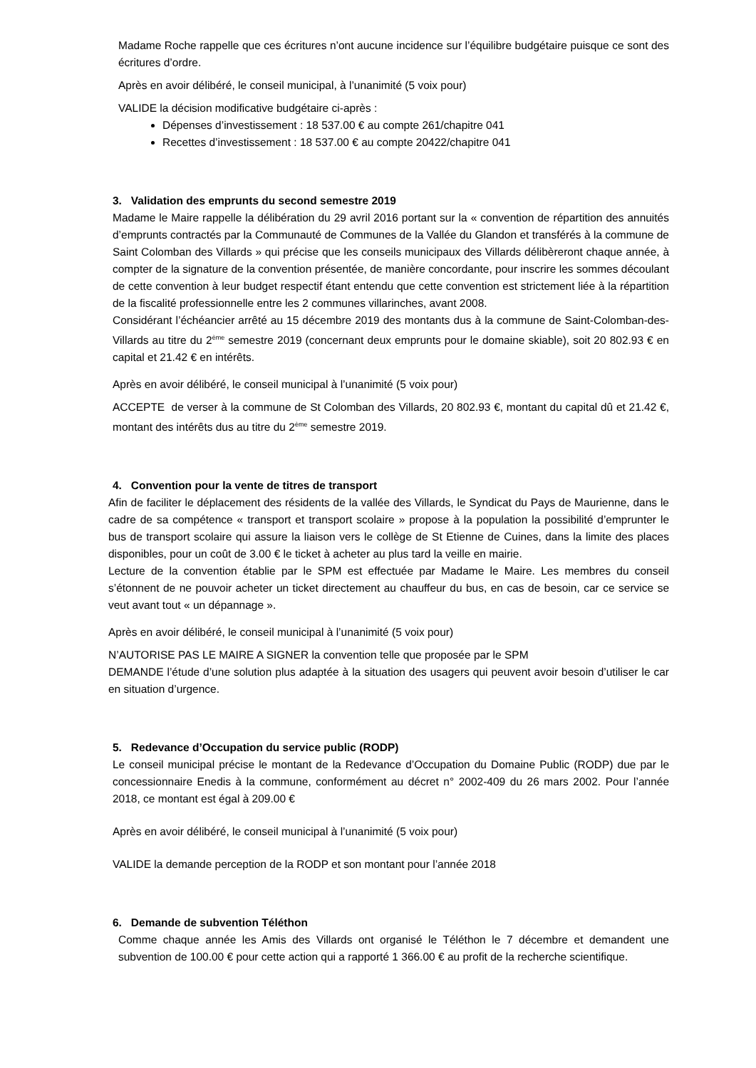Madame Roche rappelle que ces écritures n’ont aucune incidence sur l’équilibre budgétaire puisque ce sont des écritures d’ordre.
Après en avoir délibéré, le conseil municipal, à l’unanimité (5 voix pour)
VALIDE la décision modificative budgétaire ci-après :
Dépenses d’investissement : 18 537.00 € au compte 261/chapitre 041
Recettes d’investissement : 18 537.00 € au compte 20422/chapitre 041
3. Validation des emprunts du second semestre 2019
Madame le Maire rappelle la délibération du 29 avril 2016 portant sur la « convention de répartition des annuités d’emprunts contractés par la Communauté de Communes de la Vallée du Glandon et transférés à la commune de Saint Colomban des Villards » qui précise que les conseils municipaux des Villards délibèreront chaque année, à compter de la signature de la convention présentée, de manière concordante, pour inscrire les sommes découlant de cette convention à leur budget respectif étant entendu que cette convention est strictement liée à la répartition de la fiscalité professionnelle entre les 2 communes villarinches, avant 2008.
Considérant l’échéancier arrêté au 15 décembre 2019 des montants dus à la commune de Saint-Colomban-des-Villards au titre du 2<sup>ème</sup> semestre 2019 (concernant deux emprunts pour le domaine skiable), soit 20 802.93 € en capital et 21.42 € en intérêts.
Après en avoir délibéré, le conseil municipal à l’unanimité (5 voix pour)
ACCEPTE de verser à la commune de St Colomban des Villards, 20 802.93 €, montant du capital dû et 21.42 €, montant des intérêts dus au titre du 2<sup>ème</sup> semestre 2019.
4. Convention pour la vente de titres de transport
Afin de faciliter le déplacement des résidents de la vallée des Villards, le Syndicat du Pays de Maurienne, dans le cadre de sa compétence « transport et transport scolaire » propose à la population la possibilité d’emprunter le bus de transport scolaire qui assure la liaison vers le collège de St Etienne de Cuines, dans la limite des places disponibles, pour un coût de 3.00 € le ticket à acheter au plus tard la veille en mairie.
Lecture de la convention établie par le SPM est effectuée par Madame le Maire. Les membres du conseil s’étonnent de ne pouvoir acheter un ticket directement au chauffeur du bus, en cas de besoin, car ce service se veut avant tout « un dépannage ».
Après en avoir délibéré, le conseil municipal à l’unanimité (5 voix pour)
N’AUTORISE PAS LE MAIRE A SIGNER la convention telle que proposée par le SPM
DEMANDE l’étude d’une solution plus adaptée à la situation des usagers qui peuvent avoir besoin d’utiliser le car en situation d’urgence.
5. Redevance d’Occupation du service public (RODP)
Le conseil municipal précise le montant de la Redevance d’Occupation du Domaine Public (RODP) due par le concessionnaire Enedis à la commune, conformément au décret n° 2002-409 du 26 mars 2002. Pour l’année 2018, ce montant est égal à 209.00 €
Après en avoir délibéré, le conseil municipal à l’unanimité (5 voix pour)
VALIDE la demande perception de la RODP et son montant pour l’année 2018
6. Demande de subvention Téléthon
Comme chaque année les Amis des Villards ont organisé le Téléthon le 7 décembre et demandent une subvention de 100.00 € pour cette action qui a rapporté 1 366.00 € au profit de la recherche scientifique.